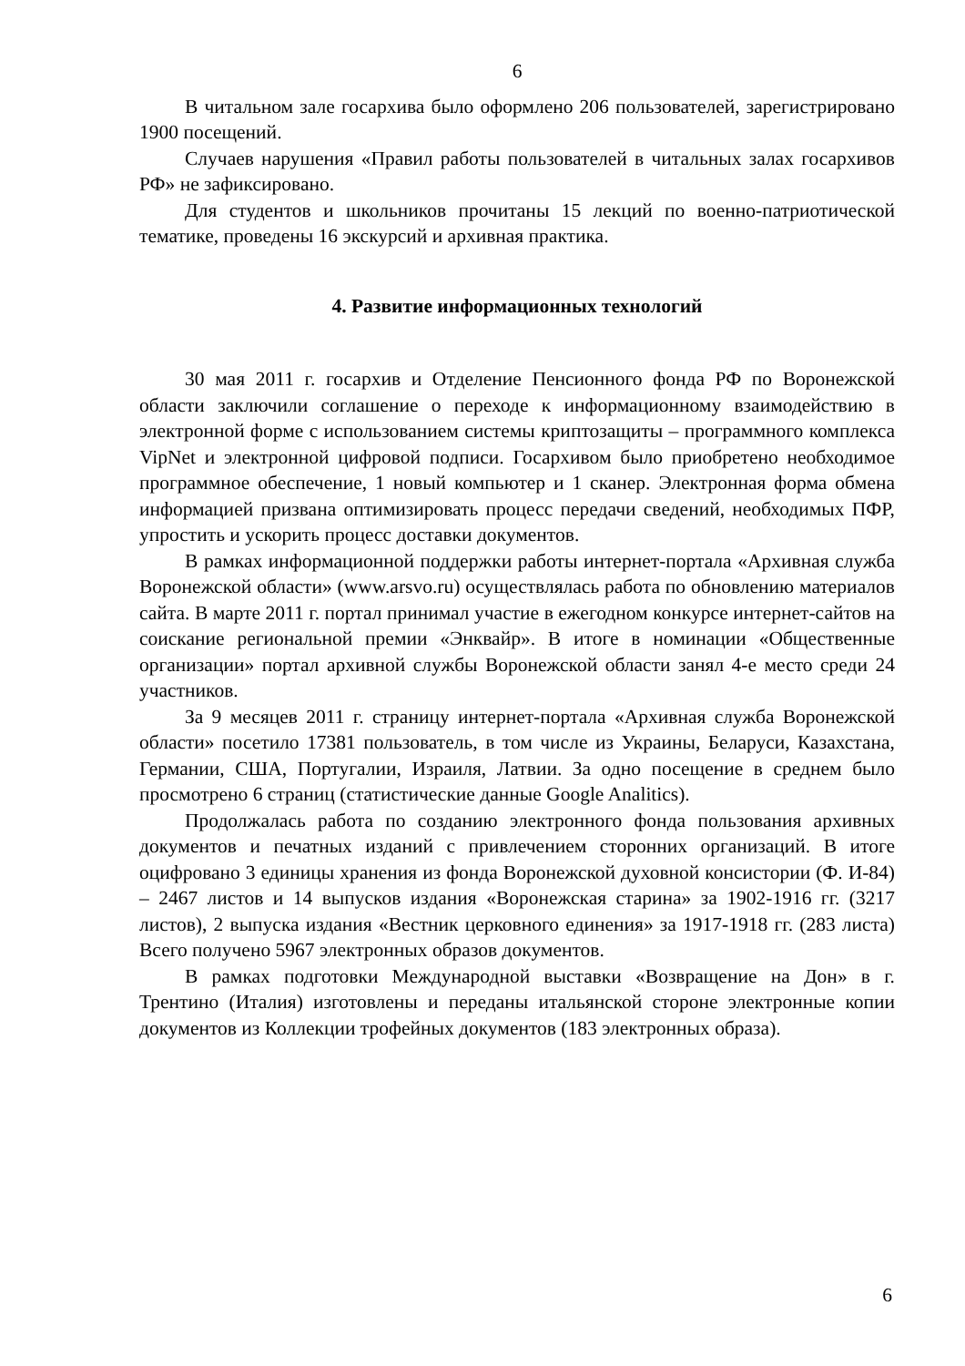6
В читальном зале госархива было оформлено 206 пользователей, зарегистрировано 1900 посещений.
Случаев нарушения «Правил работы пользователей в читальных залах госархивов РФ» не зафиксировано.
Для студентов и школьников прочитаны 15 лекций по военно-патриотической тематике, проведены 16 экскурсий и архивная практика.
4. Развитие информационных технологий
30 мая 2011 г. госархив и Отделение Пенсионного фонда РФ по Воронежской области заключили соглашение о переходе к информационному взаимодействию в электронной форме с использованием системы криптозащиты – программного комплекса VipNet и электронной цифровой подписи. Госархивом было приобретено необходимое программное обеспечение, 1 новый компьютер и 1 сканер. Электронная форма обмена информацией призвана оптимизировать процесс передачи сведений, необходимых ПФР, упростить и ускорить процесс доставки документов.
В рамках информационной поддержки работы интернет-портала «Архивная служба Воронежской области» (www.arsvo.ru) осуществлялась работа по обновлению материалов сайта. В марте 2011 г. портал принимал участие в ежегодном конкурсе интернет-сайтов на соискание региональной премии «Энквайр». В итоге в номинации «Общественные организации» портал архивной службы Воронежской области занял 4-е место среди 24 участников.
За 9 месяцев 2011 г. страницу интернет-портала «Архивная служба Воронежской области» посетило 17381 пользователь, в том числе из Украины, Беларуси, Казахстана, Германии, США, Португалии, Израиля, Латвии. За одно посещение в среднем было просмотрено 6 страниц (статистические данные Google Analitics).
Продолжалась работа по созданию электронного фонда пользования архивных документов и печатных изданий с привлечением сторонних организаций. В итоге оцифровано 3 единицы хранения из фонда Воронежской духовной консистории (Ф. И-84) – 2467 листов и 14 выпусков издания «Воронежская старина» за 1902-1916 гг. (3217 листов), 2 выпуска издания «Вестник церковного единения» за 1917-1918 гг. (283 листа) Всего получено 5967 электронных образов документов.
В рамках подготовки Международной выставки «Возвращение на Дон» в г. Трентино (Италия) изготовлены и переданы итальянской стороне электронные копии документов из Коллекции трофейных документов (183 электронных образа).
6